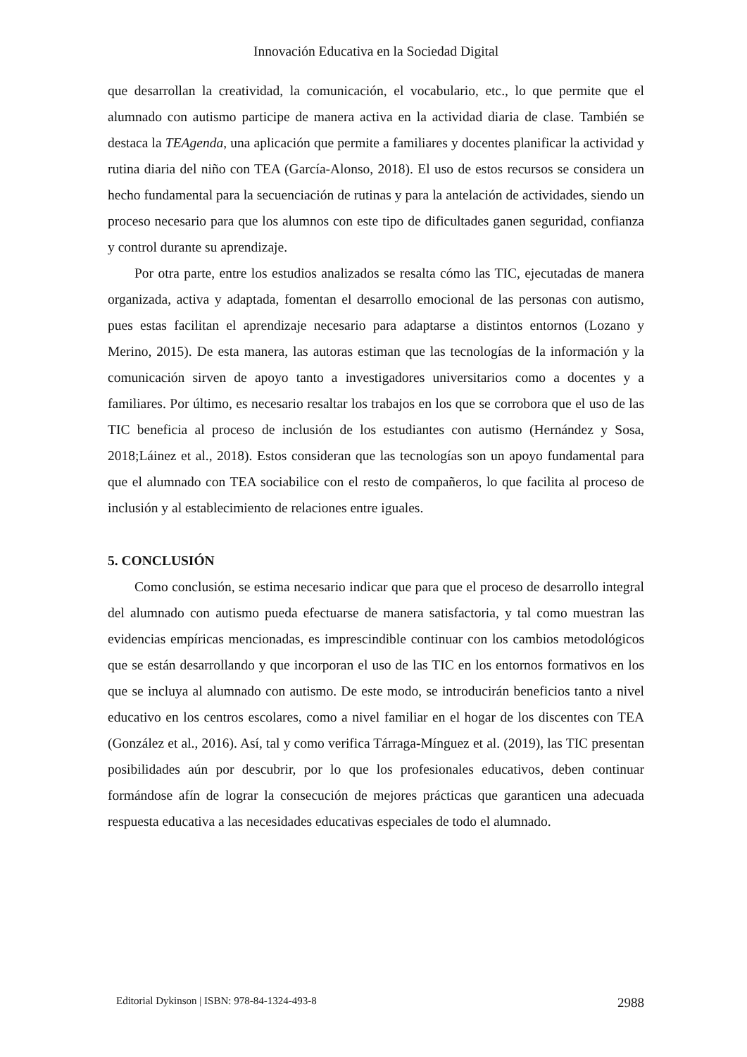Innovación Educativa en la Sociedad Digital
que desarrollan la creatividad, la comunicación, el vocabulario, etc., lo que permite que el alumnado con autismo participe de manera activa en la actividad diaria de clase. También se destaca la TEAgenda, una aplicación que permite a familiares y docentes planificar la actividad y rutina diaria del niño con TEA (García-Alonso, 2018). El uso de estos recursos se considera un hecho fundamental para la secuenciación de rutinas y para la antelación de actividades, siendo un proceso necesario para que los alumnos con este tipo de dificultades ganen seguridad, confianza y control durante su aprendizaje.
Por otra parte, entre los estudios analizados se resalta cómo las TIC, ejecutadas de manera organizada, activa y adaptada, fomentan el desarrollo emocional de las personas con autismo, pues estas facilitan el aprendizaje necesario para adaptarse a distintos entornos (Lozano y Merino, 2015). De esta manera, las autoras estiman que las tecnologías de la información y la comunicación sirven de apoyo tanto a investigadores universitarios como a docentes y a familiares. Por último, es necesario resaltar los trabajos en los que se corrobora que el uso de las TIC beneficia al proceso de inclusión de los estudiantes con autismo (Hernández y Sosa, 2018;Láinez et al., 2018). Estos consideran que las tecnologías son un apoyo fundamental para que el alumnado con TEA sociabilice con el resto de compañeros, lo que facilita al proceso de inclusión y al establecimiento de relaciones entre iguales.
5. CONCLUSIÓN
Como conclusión, se estima necesario indicar que para que el proceso de desarrollo integral del alumnado con autismo pueda efectuarse de manera satisfactoria, y tal como muestran las evidencias empíricas mencionadas, es imprescindible continuar con los cambios metodológicos que se están desarrollando y que incorporan el uso de las TIC en los entornos formativos en los que se incluya al alumnado con autismo. De este modo, se introducirán beneficios tanto a nivel educativo en los centros escolares, como a nivel familiar en el hogar de los discentes con TEA (González et al., 2016). Así, tal y como verifica Tárraga-Mínguez et al. (2019), las TIC presentan posibilidades aún por descubrir, por lo que los profesionales educativos, deben continuar formándose afín de lograr la consecución de mejores prácticas que garanticen una adecuada respuesta educativa a las necesidades educativas especiales de todo el alumnado.
Editorial Dykinson | ISBN: 978-84-1324-493-8 2988